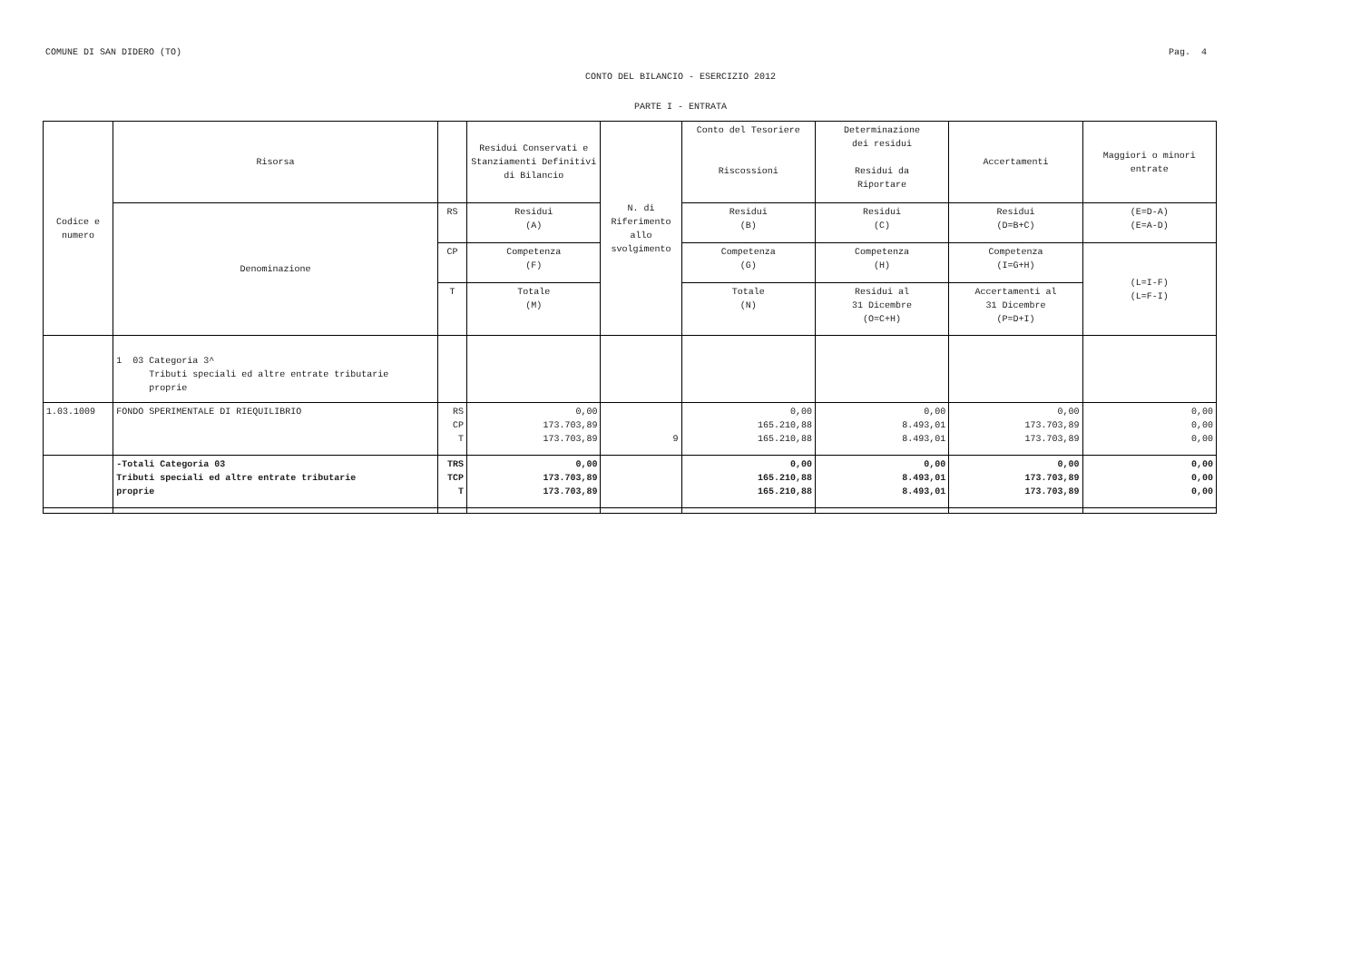COMUNE DI SAN DIDERO (TO) Pag. 4
CONTO DEL BILANCIO - ESERCIZIO 2012
PARTE I - ENTRATA
| Codice e numero | Risorsa | | Residui Conservati e Stanziamenti Definitivi di Bilancio | N. di Riferimento allo svolgimento | Conto del Tesoriere Riscossioni | Determinazione dei residui Residui da Riportare | Accertamenti | Maggiori o minori entrate |
| --- | --- | --- | --- | --- | --- | --- | --- | --- |
| | Denominazione | RS | Residui (A) | | Residui (B) | Residui (C) | Residui (D=B+C) | (E=D-A) (E=A-D) |
| | | CP | Competenza (F) | | Competenza (G) | Competenza (H) | Competenza (I=G+H) | (L=I-F) (L=F-I) |
| | | T | Totale (M) | | Totale (N) | Residui al 31 Dicembre (O=C+H) | Accertamenti al 31 Dicembre (P=D+I) | |
| | 1 03 Categoria 3^ Tributi speciali ed altre entrate tributarie proprie | | | | | | | |
| 1.03.1009 | FONDO SPERIMENTALE DI RIEQUILIBRIO | RS CP T | 0,00 173.703,89 173.703,89 | 9 | 0,00 165.210,88 165.210,88 | 0,00 8.493,01 8.493,01 | 0,00 173.703,89 173.703,89 | 0,00 0,00 0,00 |
| | -Totali Categoria 03 Tributi speciali ed altre entrate tributarie proprie | TRS TCP T | 0,00 173.703,89 173.703,89 | | 0,00 165.210,88 165.210,88 | 0,00 8.493,01 8.493,01 | 0,00 173.703,89 173.703,89 | 0,00 0,00 0,00 |